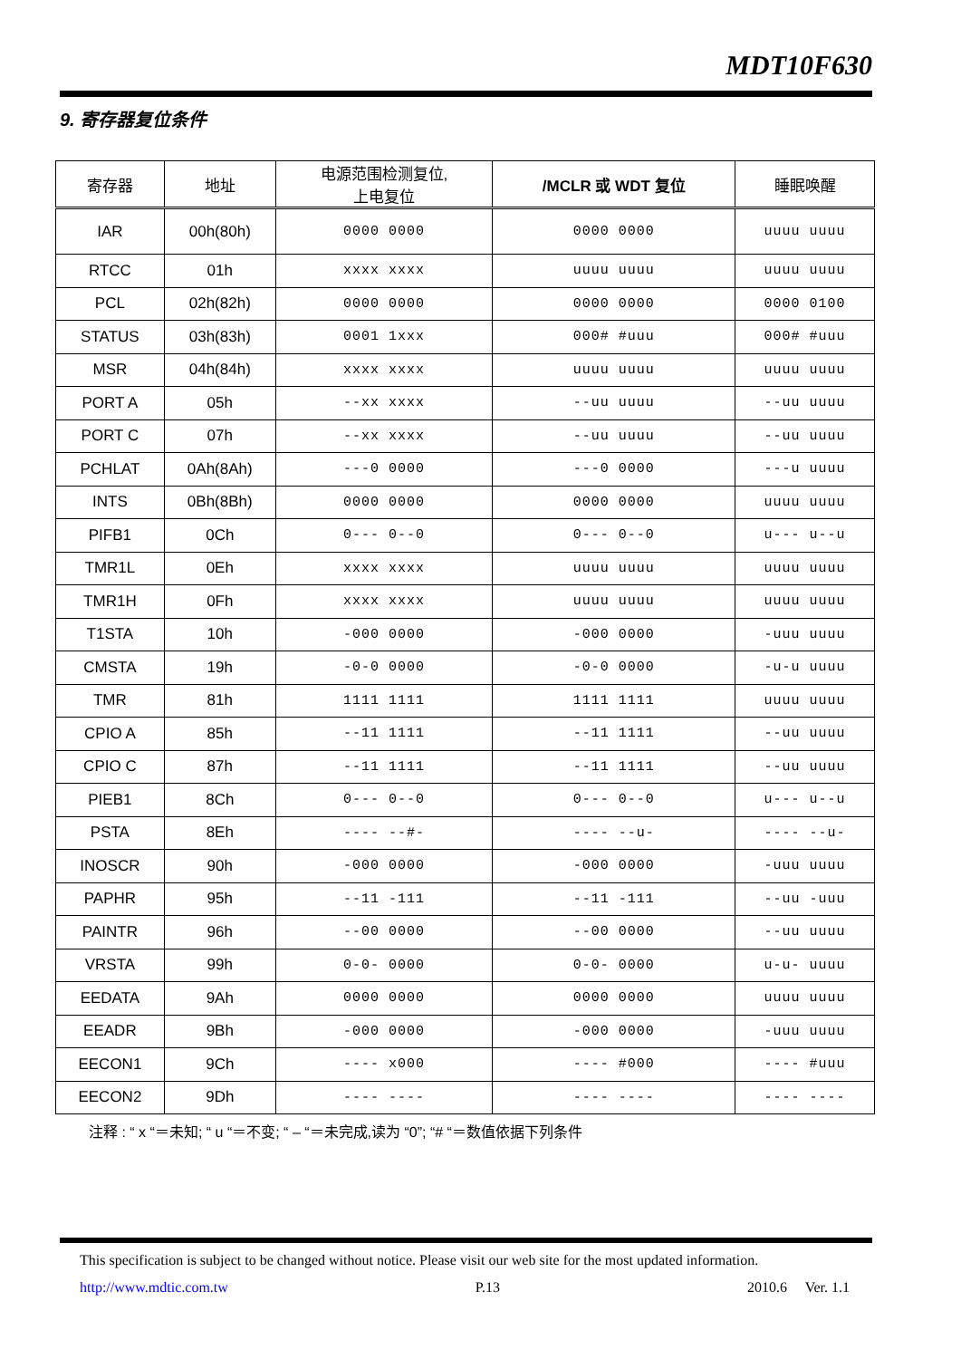MDT10F630
9. 寄存器复位条件
| 寄存器 | 地址 | 电源范围检测复位, 上电复位 | /MCLR 或 WDT 复位 | 睡眠唤醒 |
| --- | --- | --- | --- | --- |
| IAR | 00h(80h) | 0000 0000 | 0000 0000 | uuuu uuuu |
| RTCC | 01h | xxxx xxxx | uuuu uuuu | uuuu uuuu |
| PCL | 02h(82h) | 0000 0000 | 0000 0000 | 0000 0100 |
| STATUS | 03h(83h) | 0001 1xxx | 000# #uuu | 000# #uuu |
| MSR | 04h(84h) | xxxx xxxx | uuuu uuuu | uuuu uuuu |
| PORT A | 05h | --xx xxxx | --uu uuuu | --uu uuuu |
| PORT C | 07h | --xx xxxx | --uu uuuu | --uu uuuu |
| PCHLAT | 0Ah(8Ah) | ---0 0000 | ---0 0000 | ---u uuuu |
| INTS | 0Bh(8Bh) | 0000 0000 | 0000 0000 | uuuu uuuu |
| PIFB1 | 0Ch | 0--- 0--0 | 0--- 0--0 | u--- u--u |
| TMR1L | 0Eh | xxxx xxxx | uuuu uuuu | uuuu uuuu |
| TMR1H | 0Fh | xxxx xxxx | uuuu uuuu | uuuu uuuu |
| T1STA | 10h | -000 0000 | -000 0000 | -uuu uuuu |
| CMSTA | 19h | -0-0 0000 | -0-0 0000 | -u-u uuuu |
| TMR | 81h | 1111 1111 | 1111 1111 | uuuu uuuu |
| CPIO A | 85h | --11 1111 | --11 1111 | --uu uuuu |
| CPIO C | 87h | --11 1111 | --11 1111 | --uu uuuu |
| PIEB1 | 8Ch | 0--- 0--0 | 0--- 0--0 | u--- u--u |
| PSTA | 8Eh | ---- --#- | ---- --u- | ---- --u- |
| INOSCR | 90h | -000 0000 | -000 0000 | -uuu uuuu |
| PAPHR | 95h | --11 -111 | --11 -111 | --uu -uuu |
| PAINTR | 96h | --00 0000 | --00 0000 | --uu uuuu |
| VRSTA | 99h | 0-0- 0000 | 0-0- 0000 | u-u- uuuu |
| EEDATA | 9Ah | 0000 0000 | 0000 0000 | uuuu uuuu |
| EEADR | 9Bh | -000 0000 | -000 0000 | -uuu uuuu |
| EECON1 | 9Ch | ---- x000 | ---- #000 | ---- #uuu |
| EECON2 | 9Dh | ---- ---- | ---- ---- | ---- ---- |
注释 : “ x “＝未知; “ u “＝不变; “ – “＝未完成,读为 “0”; “# “＝数值依据下列条件
This specification is subject to be changed without notice. Please visit our web site for the most updated information.
http://www.mdtic.com.tw P.13 2010.6 Ver. 1.1